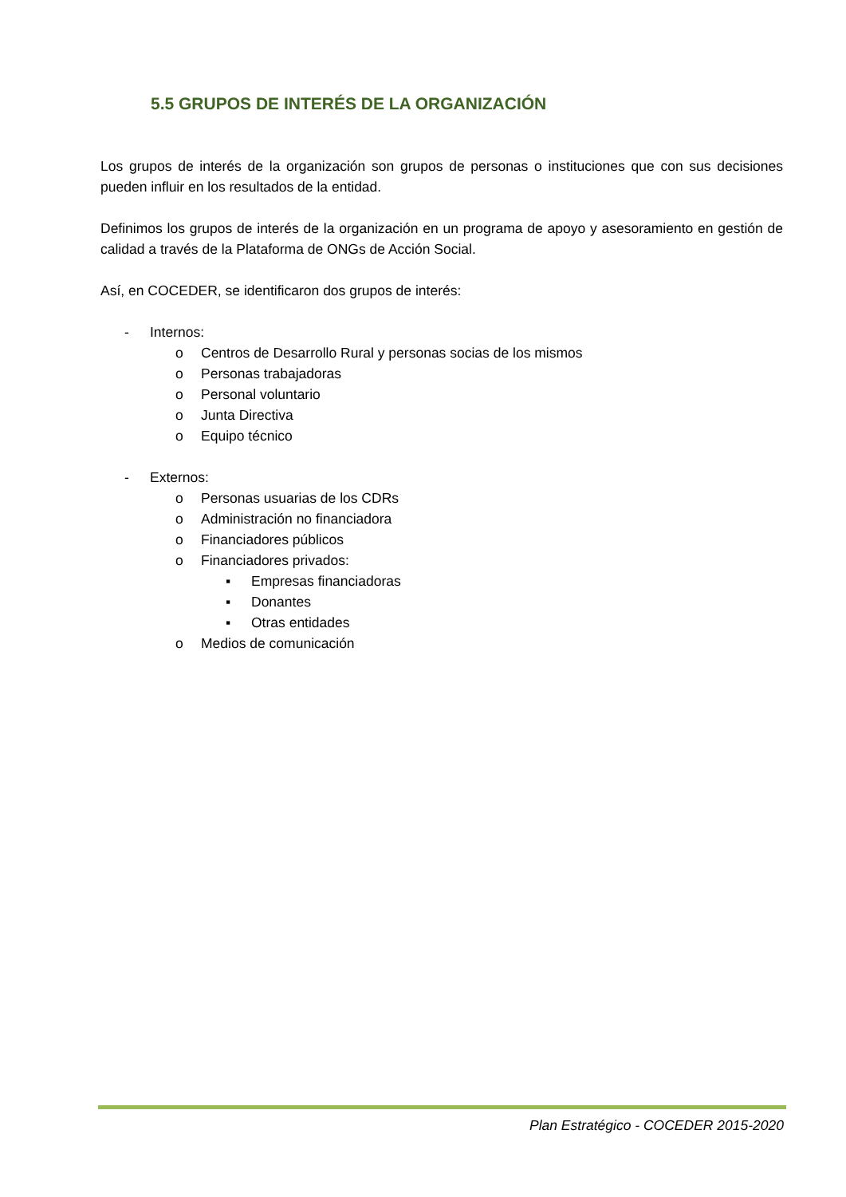5.5 GRUPOS DE INTERÉS DE LA ORGANIZACIÓN
Los grupos de interés de la organización son grupos de personas o instituciones que con sus decisiones pueden influir en los resultados de la entidad.
Definimos los grupos de interés de la organización en un programa de apoyo y asesoramiento en gestión de calidad a través de la Plataforma de ONGs de Acción Social.
Así, en COCEDER, se identificaron dos grupos de interés:
- Internos:
o Centros de Desarrollo Rural y personas socias de los mismos
o Personas trabajadoras
o Personal voluntario
o Junta Directiva
o Equipo técnico
- Externos:
o Personas usuarias de los CDRs
o Administración no financiadora
o Financiadores públicos
o Financiadores privados:
▪ Empresas financiadoras
▪ Donantes
▪ Otras entidades
o Medios de comunicación
Plan Estratégico - COCEDER 2015-2020